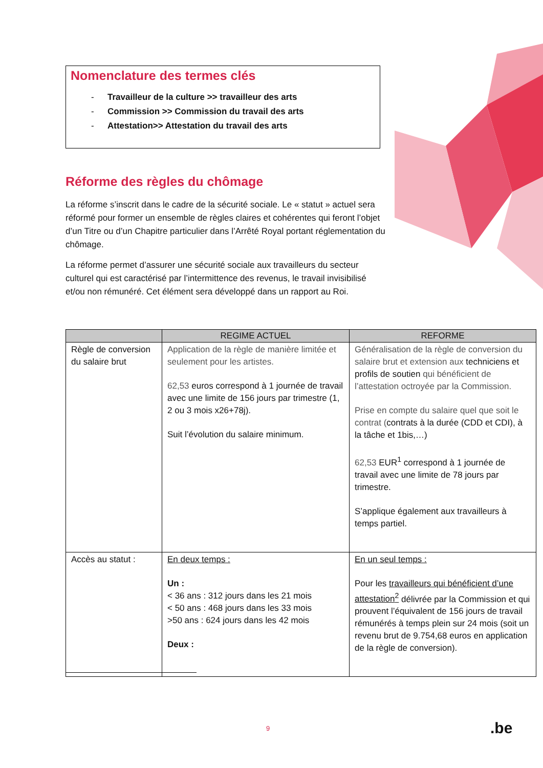Nomenclature des termes clés
- Travailleur de la culture >> travailleur des arts
- Commission >> Commission du travail des arts
- Attestation>> Attestation du travail des arts
Réforme des règles du chômage
La réforme s’inscrit dans le cadre de la sécurité sociale. Le « statut » actuel sera réformé pour former un ensemble de règles claires et cohérentes qui feront l’objet d’un Titre ou d’un Chapitre particulier dans l’Arrêté Royal portant réglementation du chômage.
La réforme permet d’assurer une sécurité sociale aux travailleurs du secteur culturel qui est caractérisé par l’intermittence des revenus, le travail invisibilisé et/ou non rémunéré. Cet élément sera développé dans un rapport au Roi.
| | REGIME ACTUEL | REFORME |
| --- | --- | --- |
| Règle de conversion du salaire brut | Application de la règle de manière limitée et seulement pour les artistes. 62,53 euros correspond à 1 journée de travail avec une limite de 156 jours par trimestre (1, 2 ou 3 mois x26+78j). Suit l’évolution du salaire minimum. | Généralisation de la règle de conversion du salaire brut et extension aux techniciens et profils de soutien qui bénéficient de l’attestation octroyée par la Commission. Prise en compte du salaire quel que soit le contrat ( contrats à la durée (CDD et CDI), à la tâche et 1bis,…) 62,53 EUR<sup>1</sup> correspond à 1 journée de travail avec une limite de 78 jours par trimestre. S’applique également aux travailleurs à temps partiel. |
| Accès au statut : | En deux temps : Un : < 36 ans : 312 jours dans les 21 mois < 50 ans : 468 jours dans les 33 mois >50 ans : 624 jours dans les 42 mois Deux : | En un seul temps : Pour les travailleurs qui bénéficient d’une attestation<sup>2</sup> délivrée par la Commission et qui prouvent l’équivalent de 156 jours de travail rémunérés à temps plein sur 24 mois (soit un revenu brut de 9.754,68 euros en application de la règle de conversion). |
9 .be